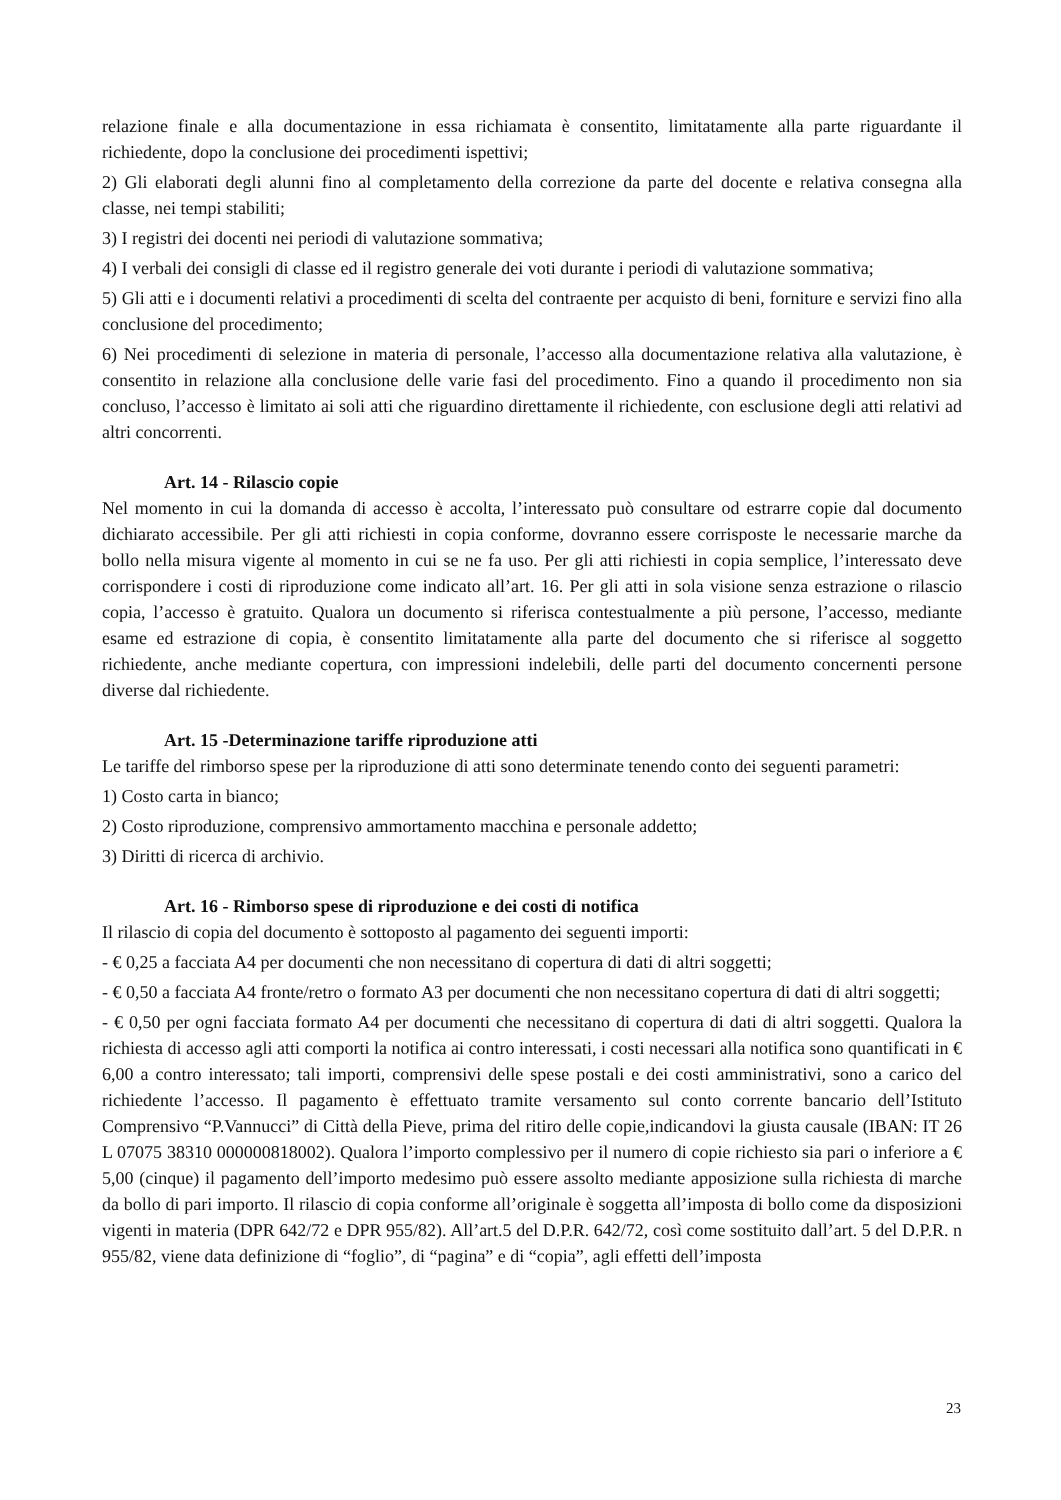relazione finale e alla documentazione in essa richiamata è consentito, limitatamente alla parte riguardante il richiedente, dopo la conclusione dei procedimenti ispettivi;
2) Gli elaborati degli alunni fino al completamento della correzione da parte del docente e relativa consegna alla classe, nei tempi stabiliti;
3) I registri dei docenti nei periodi di valutazione sommativa;
4) I verbali dei consigli di classe ed il registro generale dei voti durante i periodi di valutazione sommativa;
5) Gli atti e i documenti relativi a procedimenti di scelta del contraente per acquisto di beni, forniture e servizi fino alla conclusione del procedimento;
6) Nei procedimenti di selezione in materia di personale, l’accesso alla documentazione relativa alla valutazione, è consentito in relazione alla conclusione delle varie fasi del procedimento. Fino a quando il procedimento non sia concluso, l’accesso è limitato ai soli atti che riguardino direttamente il richiedente, con esclusione degli atti relativi ad altri concorrenti.
Art. 14 - Rilascio copie
Nel momento in cui la domanda di accesso è accolta, l’interessato può consultare od estrarre copie dal documento dichiarato accessibile. Per gli atti richiesti in copia conforme, dovranno essere corrisposte le necessarie marche da bollo nella misura vigente al momento in cui se ne fa uso. Per gli atti richiesti in copia semplice, l’interessato deve corrispondere i costi di riproduzione come indicato all’art. 16. Per gli atti in sola visione senza estrazione o rilascio copia, l’accesso è gratuito. Qualora un documento si riferisca contestualmente a più persone, l’accesso, mediante esame ed estrazione di copia, è consentito limitatamente alla parte del documento che si riferisce al soggetto richiedente, anche mediante copertura, con impressioni indelebili, delle parti del documento concernenti persone diverse dal richiedente.
Art. 15 -Determinazione tariffe riproduzione atti
Le tariffe del rimborso spese per la riproduzione di atti sono determinate tenendo conto dei seguenti parametri:
1) Costo carta in bianco;
2) Costo riproduzione, comprensivo ammortamento macchina e personale addetto;
3) Diritti di ricerca di archivio.
Art. 16 - Rimborso spese di riproduzione e dei costi di notifica
Il rilascio di copia del documento è sottoposto al pagamento dei seguenti importi:
- € 0,25 a facciata A4 per documenti che non necessitano di copertura di dati di altri soggetti;
- € 0,50 a facciata A4 fronte/retro o formato A3 per documenti che non necessitano copertura di dati di altri soggetti;
- € 0,50 per ogni facciata formato A4 per documenti che necessitano di copertura di dati di altri soggetti. Qualora la richiesta di accesso agli atti comporti la notifica ai contro interessati, i costi necessari alla notifica sono quantificati in € 6,00 a contro interessato; tali importi, comprensivi delle spese postali e dei costi amministrativi, sono a carico del richiedente l’accesso. Il pagamento è effettuato tramite versamento sul conto corrente bancario dell’Istituto Comprensivo “P.Vannucci” di Città della Pieve, prima del ritiro delle copie,indicandovi la giusta causale (IBAN: IT 26 L 07075 38310 000000818002). Qualora l’importo complessivo per il numero di copie richiesto sia pari o inferiore a € 5,00 (cinque) il pagamento dell’importo medesimo può essere assolto mediante apposizione sulla richiesta di marche da bollo di pari importo. Il rilascio di copia conforme all’originale è soggetta all’imposta di bollo come da disposizioni vigenti in materia (DPR 642/72 e DPR 955/82). All’art.5 del D.P.R. 642/72, così come sostituito dall’art. 5 del D.P.R. n 955/82, viene data definizione di “foglio”, di “pagina” e di “copia”, agli effetti dell’imposta
23